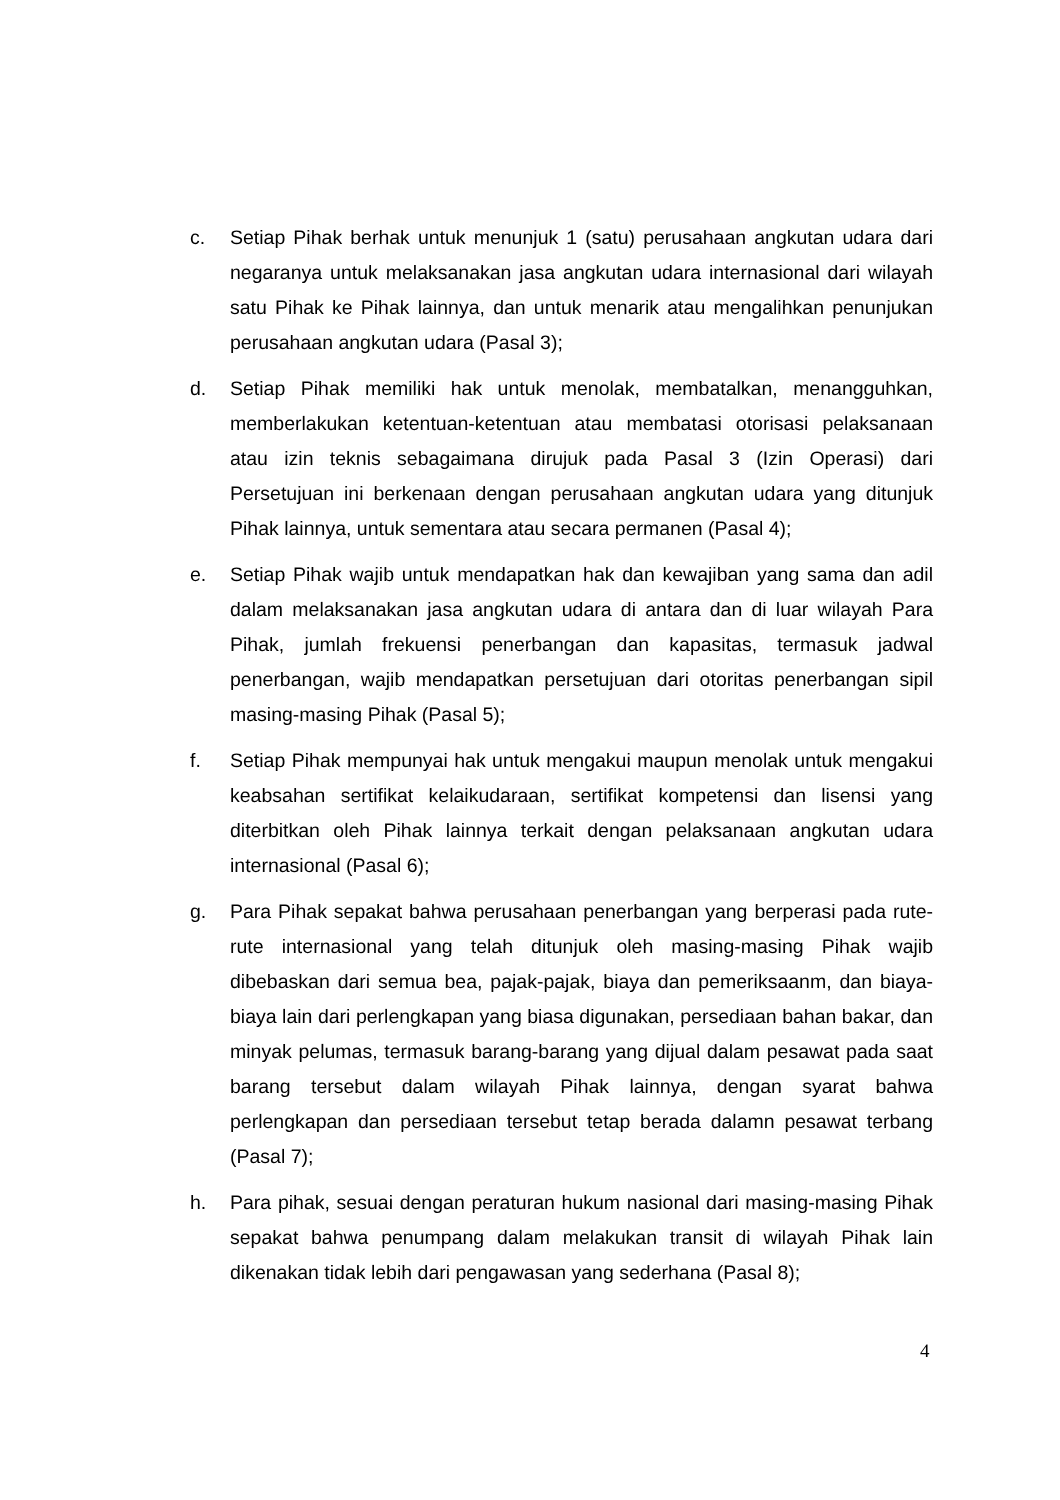c. Setiap Pihak berhak untuk menunjuk 1 (satu) perusahaan angkutan udara dari negaranya untuk melaksanakan jasa angkutan udara internasional dari wilayah satu Pihak ke Pihak lainnya, dan untuk menarik atau mengalihkan penunjukan perusahaan angkutan udara (Pasal 3);
d. Setiap Pihak memiliki hak untuk menolak, membatalkan, menangguhkan, memberlakukan ketentuan-ketentuan atau membatasi otorisasi pelaksanaan atau izin teknis sebagaimana dirujuk pada Pasal 3 (Izin Operasi) dari Persetujuan ini berkenaan dengan perusahaan angkutan udara yang ditunjuk Pihak lainnya, untuk sementara atau secara permanen (Pasal 4);
e. Setiap Pihak wajib untuk mendapatkan hak dan kewajiban yang sama dan adil dalam melaksanakan jasa angkutan udara di antara dan di luar wilayah Para Pihak, jumlah frekuensi penerbangan dan kapasitas, termasuk jadwal penerbangan, wajib mendapatkan persetujuan dari otoritas penerbangan sipil masing-masing Pihak (Pasal 5);
f. Setiap Pihak mempunyai hak untuk mengakui maupun menolak untuk mengakui keabsahan sertifikat kelaikudaraan, sertifikat kompetensi dan lisensi yang diterbitkan oleh Pihak lainnya terkait dengan pelaksanaan angkutan udara internasional (Pasal 6);
g. Para Pihak sepakat bahwa perusahaan penerbangan yang berperasi pada rute-rute internasional yang telah ditunjuk oleh masing-masing Pihak wajib dibebaskan dari semua bea, pajak-pajak, biaya dan pemeriksaanm, dan biaya-biaya lain dari perlengkapan yang biasa digunakan, persediaan bahan bakar, dan minyak pelumas, termasuk barang-barang yang dijual dalam pesawat pada saat barang tersebut dalam wilayah Pihak lainnya, dengan syarat bahwa perlengkapan dan persediaan tersebut tetap berada dalamn pesawat terbang (Pasal 7);
h. Para pihak, sesuai dengan peraturan hukum nasional dari masing-masing Pihak sepakat bahwa penumpang dalam melakukan transit di wilayah Pihak lain dikenakan tidak lebih dari pengawasan yang sederhana (Pasal 8);
4